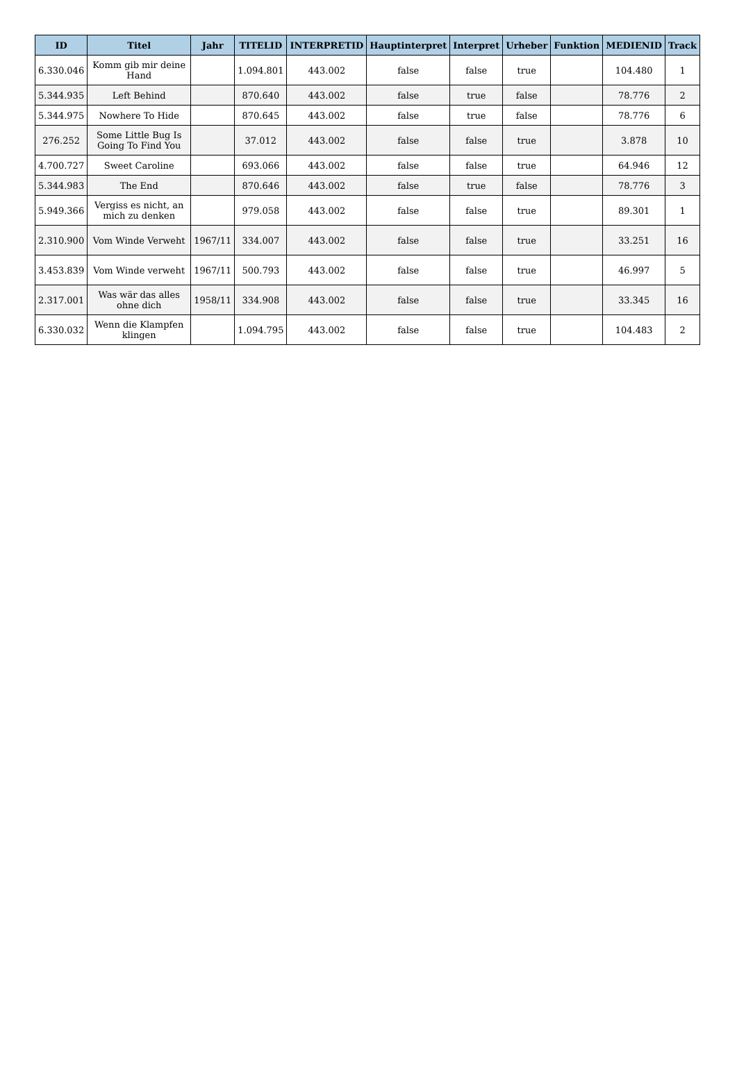| ID | Titel | Jahr | TITELID | INTERPRETID | Hauptinterpret | Interpret | Urheber | Funktion | MEDIENID | Track |
| --- | --- | --- | --- | --- | --- | --- | --- | --- | --- | --- |
| 6.330.046 | Komm gib mir deine Hand | | 1.094.801 | 443.002 | false | false | true | | 104.480 | 1 |
| 5.344.935 | Left Behind | | 870.640 | 443.002 | false | true | false | | 78.776 | 2 |
| 5.344.975 | Nowhere To Hide | | 870.645 | 443.002 | false | true | false | | 78.776 | 6 |
| 276.252 | Some Little Bug Is Going To Find You | | 37.012 | 443.002 | false | false | true | | 3.878 | 10 |
| 4.700.727 | Sweet Caroline | | 693.066 | 443.002 | false | false | true | | 64.946 | 12 |
| 5.344.983 | The End | | 870.646 | 443.002 | false | true | false | | 78.776 | 3 |
| 5.949.366 | Vergiss es nicht, an mich zu denken | | 979.058 | 443.002 | false | false | true | | 89.301 | 1 |
| 2.310.900 | Vom Winde Verweht | 1967/11 | 334.007 | 443.002 | false | false | true | | 33.251 | 16 |
| 3.453.839 | Vom Winde verweht | 1967/11 | 500.793 | 443.002 | false | false | true | | 46.997 | 5 |
| 2.317.001 | Was wär das alles ohne dich | 1958/11 | 334.908 | 443.002 | false | false | true | | 33.345 | 16 |
| 6.330.032 | Wenn die Klampfen klingen | | 1.094.795 | 443.002 | false | false | true | | 104.483 | 2 |